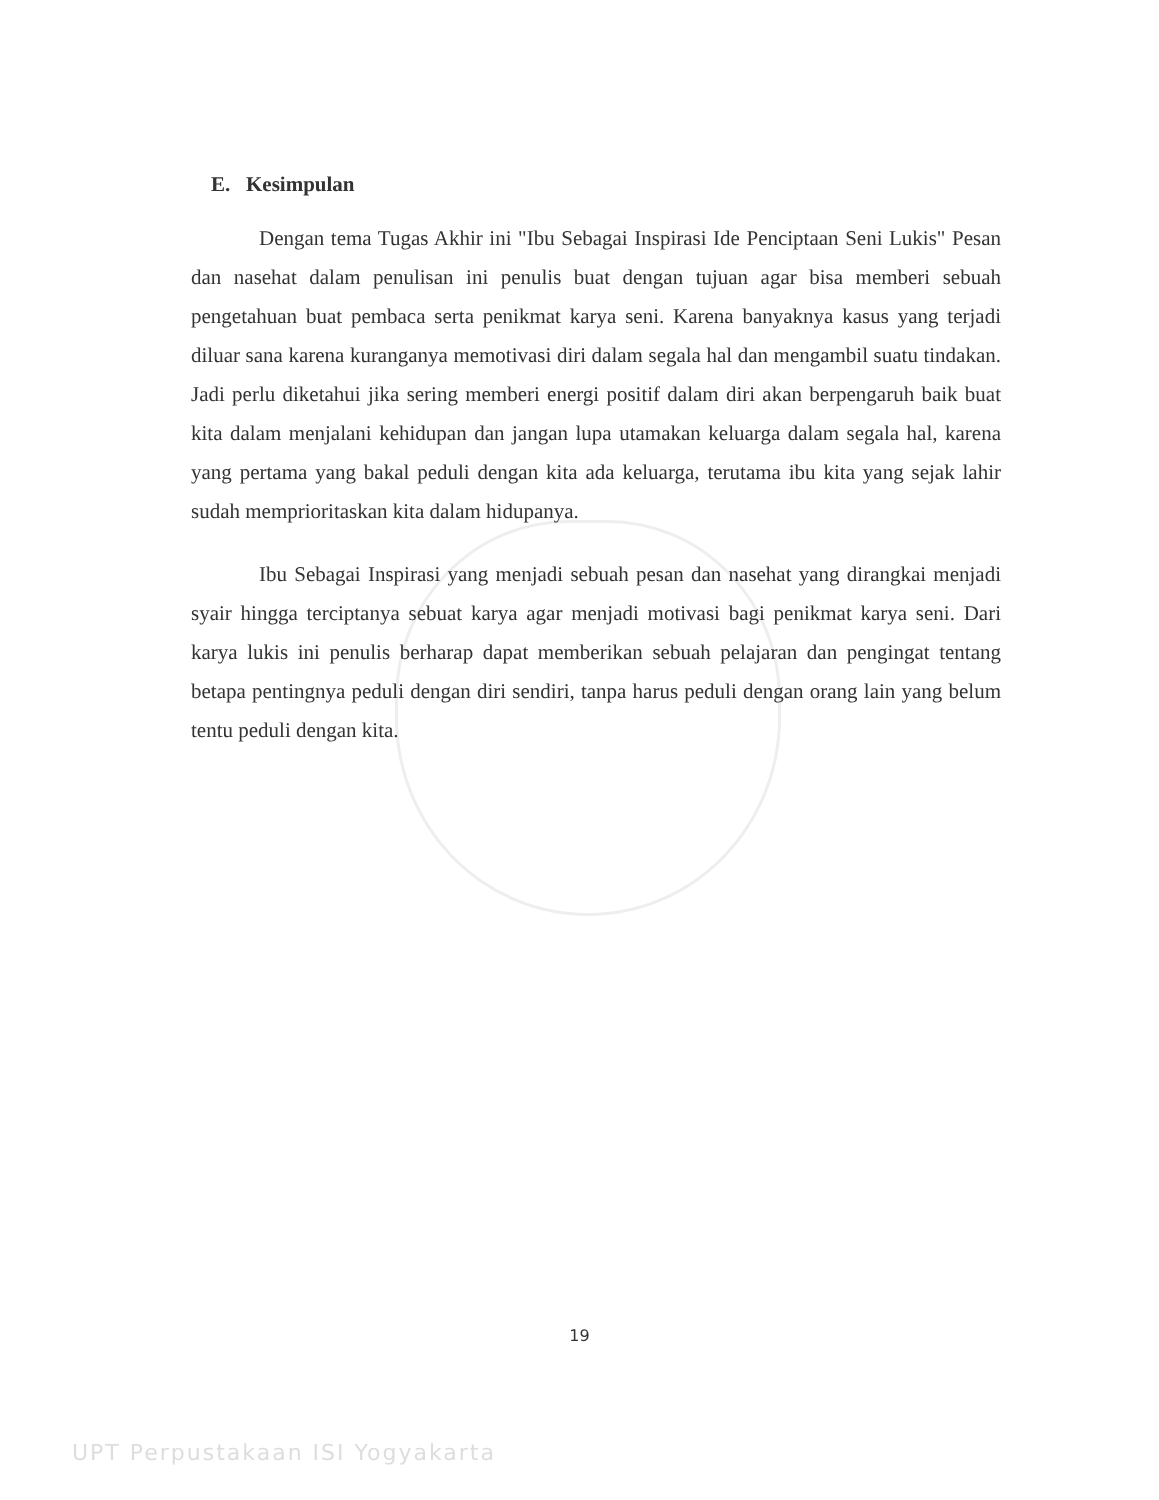E. Kesimpulan
Dengan tema Tugas Akhir ini "Ibu Sebagai Inspirasi Ide Penciptaan Seni Lukis" Pesan dan nasehat dalam penulisan ini penulis buat dengan tujuan agar bisa memberi sebuah pengetahuan buat pembaca serta penikmat karya seni. Karena banyaknya kasus yang terjadi diluar sana karena kuranganya memotivasi diri dalam segala hal dan mengambil suatu tindakan. Jadi perlu diketahui jika sering memberi energi positif dalam diri akan berpengaruh baik buat kita dalam menjalani kehidupan dan jangan lupa utamakan keluarga dalam segala hal, karena yang pertama yang bakal peduli dengan kita ada keluarga, terutama ibu kita yang sejak lahir sudah memprioritaskan kita dalam hidupanya.
Ibu Sebagai Inspirasi yang menjadi sebuah pesan dan nasehat yang dirangkai menjadi syair hingga terciptanya sebuat karya agar menjadi motivasi bagi penikmat karya seni. Dari karya lukis ini penulis berharap dapat memberikan sebuah pelajaran dan pengingat tentang betapa pentingnya peduli dengan diri sendiri, tanpa harus peduli dengan orang lain yang belum tentu peduli dengan kita.
19
UPT Perpustakaan ISI Yogyakarta